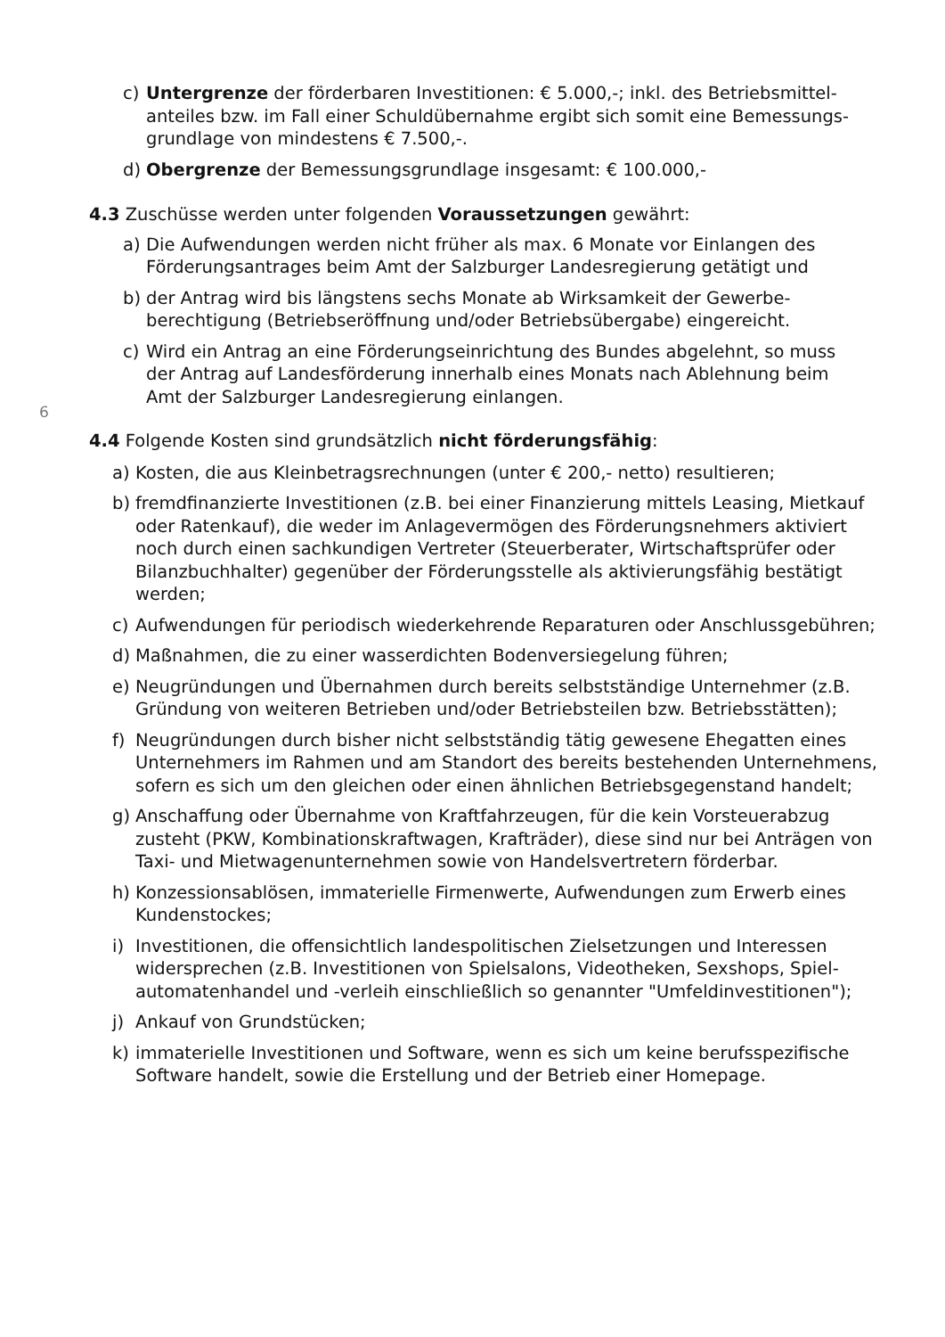6
c) Untergrenze der förderbaren Investitionen: € 5.000,-; inkl. des Betriebsmittel-anteiles bzw. im Fall einer Schuldübernahme ergibt sich somit eine Bemessungs-grundlage von mindestens € 7.500,-.
d) Obergrenze der Bemessungsgrundlage insgesamt: € 100.000,-
4.3 Zuschüsse werden unter folgenden Voraussetzungen gewährt:
a) Die Aufwendungen werden nicht früher als max. 6 Monate vor Einlangen des Förderungsantrages beim Amt der Salzburger Landesregierung getätigt und
b) der Antrag wird bis längstens sechs Monate ab Wirksamkeit der Gewerbe-berechtigung (Betriebseröffnung und/oder Betriebsübergabe) eingereicht.
c) Wird ein Antrag an eine Förderungseinrichtung des Bundes abgelehnt, so muss der Antrag auf Landesförderung innerhalb eines Monats nach Ablehnung beim Amt der Salzburger Landesregierung einlangen.
4.4 Folgende Kosten sind grundsätzlich nicht förderungsfähig:
a) Kosten, die aus Kleinbetragsrechnungen (unter € 200,- netto) resultieren;
b) fremdfinanzierte Investitionen (z.B. bei einer Finanzierung mittels Leasing, Mietkauf oder Ratenkauf), die weder im Anlagevermögen des Förderungsnehmers aktiviert noch durch einen sachkundigen Vertreter (Steuerberater, Wirtschaftsprüfer oder Bilanzbuchhalter) gegenüber der Förderungsstelle als aktivierungsfähig bestätigt werden;
c) Aufwendungen für periodisch wiederkehrende Reparaturen oder Anschlussgebühren;
d) Maßnahmen, die zu einer wasserdichten Bodenversiegelung führen;
e) Neugründungen und Übernahmen durch bereits selbstständige Unternehmer (z.B. Gründung von weiteren Betrieben und/oder Betriebsteilen bzw. Betriebsstätten);
f) Neugründungen durch bisher nicht selbstständig tätig gewesene Ehegatten eines Unternehmers im Rahmen und am Standort des bereits bestehenden Unternehmens, sofern es sich um den gleichen oder einen ähnlichen Betriebsgegenstand handelt;
g) Anschaffung oder Übernahme von Kraftfahrzeugen, für die kein Vorsteuerabzug zusteht (PKW, Kombinationskraftwagen, Krafträder), diese sind nur bei Anträgen von Taxi- und Mietwagenunternehmen sowie von Handelsvertretern förderbar.
h) Konzessionsablösen, immaterielle Firmenwerte, Aufwendungen zum Erwerb eines Kundenstockes;
i) Investitionen, die offensichtlich landespolitischen Zielsetzungen und Interessen widersprechen (z.B. Investitionen von Spielsalons, Videotheken, Sexshops, Spiel-automatenhandel und -verleih einschließlich so genannter "Umfeldinvestitionen");
j) Ankauf von Grundstücken;
k) immaterielle Investitionen und Software, wenn es sich um keine berufsspezifische Software handelt, sowie die Erstellung und der Betrieb einer Homepage.